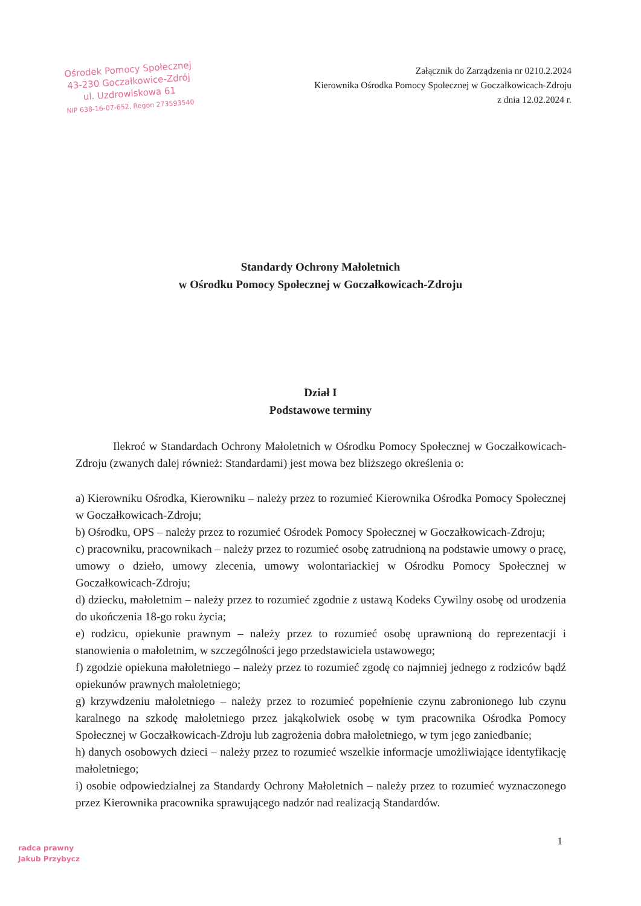Ośrodek Pomocy Społecznej
43-230 Goczałkowice-Zdrój
ul. Uzdrowiskowa 61
NIP 638-16-07-652, Regon 273593540
Załącznik do Zarządzenia nr 0210.2.2024
Kierownika Ośrodka Pomocy Społecznej w Goczałkowicach-Zdroju
z dnia 12.02.2024 r.
Standardy Ochrony Małoletnich
w Ośrodku Pomocy Społecznej w Goczałkowicach-Zdroju
Dział I
Podstawowe terminy
Ilekroć w Standardach Ochrony Małoletnich w Ośrodku Pomocy Społecznej w Goczałkowicach-Zdroju (zwanych dalej również: Standardami) jest mowa bez bliższego określenia o:
a) Kierowniku Ośrodka, Kierowniku – należy przez to rozumieć Kierownika Ośrodka Pomocy Społecznej w Goczałkowicach-Zdroju;
b) Ośrodku, OPS – należy przez to rozumieć Ośrodek Pomocy Społecznej w Goczałkowicach-Zdroju;
c) pracowniku, pracownikach – należy przez to rozumieć osobę zatrudnioną na podstawie umowy o pracę, umowy o dzieło, umowy zlecenia, umowy wolontariackiej w Ośrodku Pomocy Społecznej w Goczałkowicach-Zdroju;
d) dziecku, małoletnim – należy przez to rozumieć zgodnie z ustawą Kodeks Cywilny osobę od urodzenia do ukończenia 18-go roku życia;
e) rodzicu, opiekunie prawnym – należy przez to rozumieć osobę uprawnioną do reprezentacji i stanowienia o małoletnim, w szczególności jego przedstawiciela ustawowego;
f) zgodzie opiekuna małoletniego – należy przez to rozumieć zgodę co najmniej jednego z rodziców bądź opiekunów prawnych małoletniego;
g) krzywdzeniu małoletniego – należy przez to rozumieć popełnienie czynu zabronionego lub czynu karalnego na szkodę małoletniego przez jakąkolwiek osobę w tym pracownika Ośrodka Pomocy Społecznej w Goczałkowicach-Zdroju lub zagrożenia dobra małoletniego, w tym jego zaniedbanie;
h) danych osobowych dzieci – należy przez to rozumieć wszelkie informacje umożliwiające identyfikację małoletniego;
i) osobie odpowiedzialnej za Standardy Ochrony Małoletnich – należy przez to rozumieć wyznaczonego przez Kierownika pracownika sprawującego nadzór nad realizacją Standardów.
1
radca prawny
Jakub Przybycz